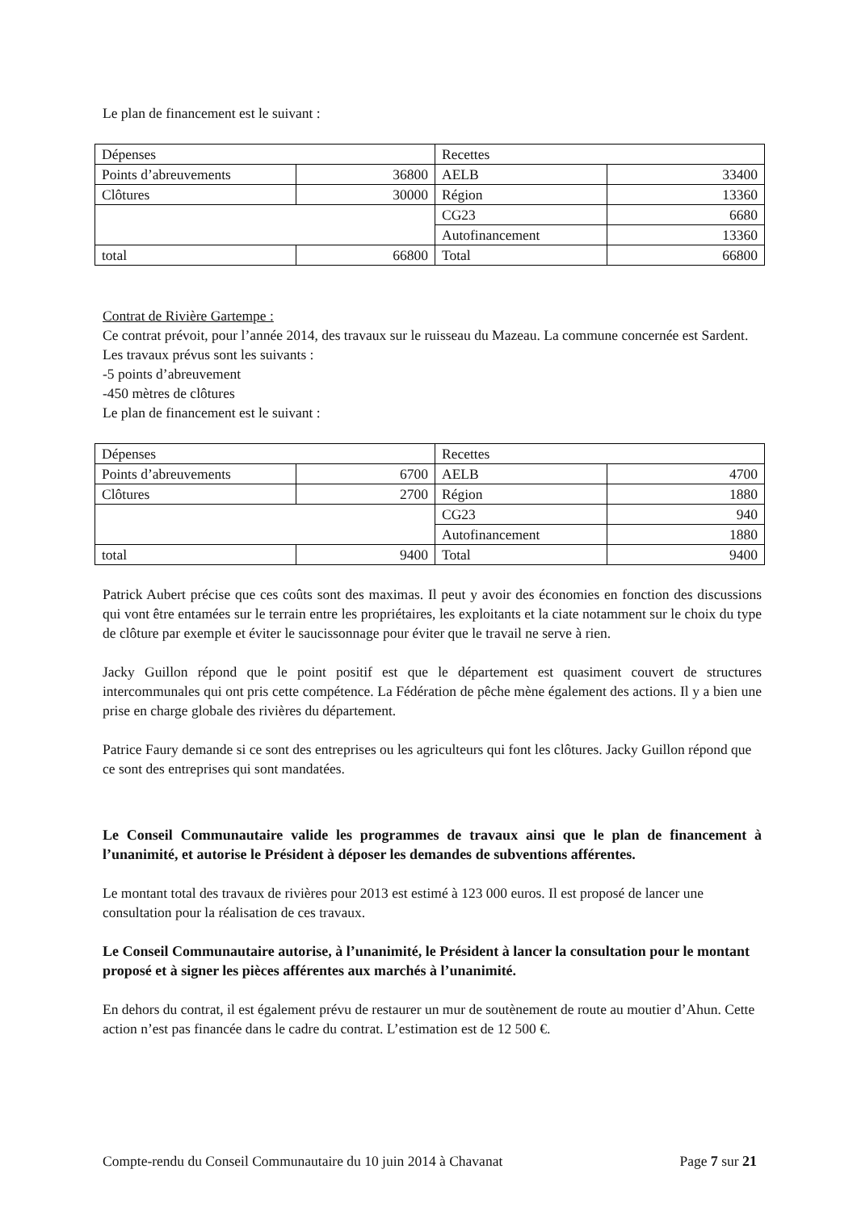Le plan de financement est le suivant :
| Dépenses | | Recettes | |
| Points d’abreuvements | 36800 | AELB | 33400 |
| Clôtures | 30000 | Région | 13360 |
| | | CG23 | 6680 |
| | | Autofinancement | 13360 |
| total | 66800 | Total | 66800 |
Contrat de Rivière Gartempe :
Ce contrat prévoit, pour l’année 2014, des travaux sur le ruisseau du Mazeau. La commune concernée est Sardent.
Les travaux prévus sont les suivants :
-5 points d’abreuvement
-450 mètres de clôtures
Le plan de financement est le suivant :
| Dépenses | | Recettes | |
| Points d’abreuvements | 6700 | AELB | 4700 |
| Clôtures | 2700 | Région | 1880 |
| | | CG23 | 940 |
| | | Autofinancement | 1880 |
| total | 9400 | Total | 9400 |
Patrick Aubert précise que ces coûts sont des maximas. Il peut y avoir des économies en fonction des discussions qui vont être entamées sur le terrain entre les propriétaires, les exploitants et la ciate notamment sur le choix du type de clôture par exemple et éviter le saucissonnage pour éviter que le travail ne serve à rien.
Jacky Guillon répond que le point positif est que le département est quasiment couvert de structures intercommunales qui ont pris cette compétence. La Fédération de pêche mène également des actions. Il y a bien une prise en charge globale des rivières du département.
Patrice Faury demande si ce sont des entreprises ou les agriculteurs qui font les clôtures. Jacky Guillon répond que ce sont des entreprises qui sont mandatées.
Le Conseil Communautaire valide les programmes de travaux ainsi que le plan de financement à l’unanimité, et autorise le Président à déposer les demandes de subventions afférentes.
Le montant total des travaux de rivières pour 2013 est estimé à 123 000 euros. Il est proposé de lancer une consultation pour la réalisation de ces travaux.
Le Conseil Communautaire autorise, à l’unanimité, le Président à lancer la consultation pour le montant proposé et à signer les pièces afférentes aux marchés à l’unanimité.
En dehors du contrat, il est également prévu de restaurer un mur de soutènement de route au moutier d’Ahun. Cette action n’est pas financée dans le cadre du contrat. L’estimation est de 12 500 €.
Compte-rendu du Conseil Communautaire du 10 juin 2014 à Chavanat Page 7 sur 21